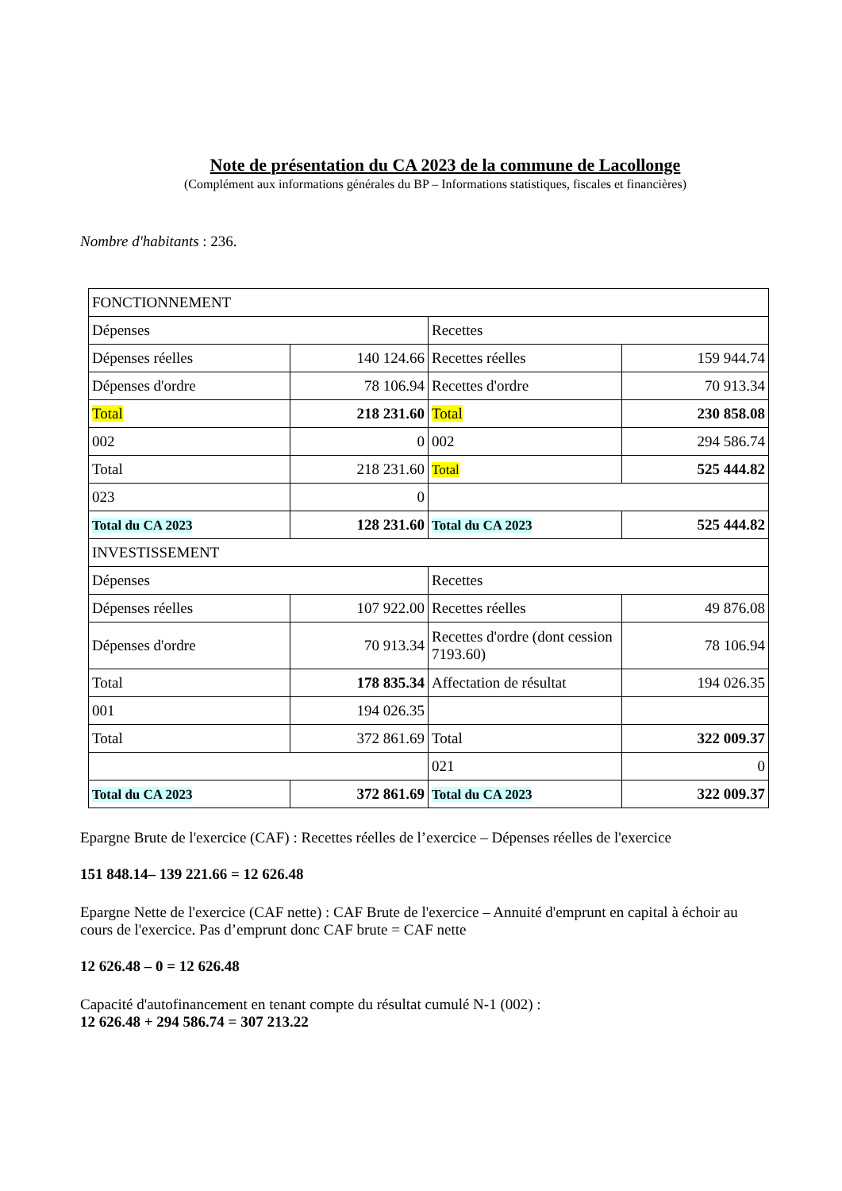Note de présentation du CA 2023 de la commune de Lacollonge
(Complément aux informations générales du BP – Informations statistiques, fiscales et financières)
Nombre d'habitants : 236.
| FONCTIONNEMENT | | | |
| Dépenses | | Recettes | |
| Dépenses réelles | 140 124.66 | Recettes réelles | 159 944.74 |
| Dépenses d'ordre | 78 106.94 | Recettes d'ordre | 70 913.34 |
| Total | 218 231.60 | Total | 230 858.08 |
| 002 | 0 | 002 | 294 586.74 |
| Total | 218 231.60 | Total | 525 444.82 |
| 023 | 0 | | |
| Total du CA 2023 | 128 231.60 | Total du CA 2023 | 525 444.82 |
| INVESTISSEMENT | | | |
| Dépenses | | Recettes | |
| Dépenses réelles | 107 922.00 | Recettes réelles | 49 876.08 |
| Dépenses d'ordre | 70 913.34 | Recettes d'ordre (dont cession 7193.60) | 78 106.94 |
| Total | 178 835.34 | Affectation de résultat | 194 026.35 |
| 001 | 194 026.35 | | |
| Total | 372 861.69 | Total | 322 009.37 |
| | | 021 | 0 |
| Total du CA 2023 | 372 861.69 | Total du CA 2023 | 322 009.37 |
Epargne Brute de l'exercice (CAF) : Recettes réelles de l’exercice – Dépenses réelles de l'exercice
151 848.14– 139 221.66 = 12 626.48
Epargne Nette de l'exercice (CAF nette) : CAF Brute de l'exercice – Annuité d'emprunt en capital à échoir au cours de l'exercice. Pas d’emprunt donc CAF brute = CAF nette
12 626.48 – 0 = 12 626.48
Capacité d'autofinancement en tenant compte du résultat cumulé N-1 (002) :
12 626.48 + 294 586.74 = 307 213.22